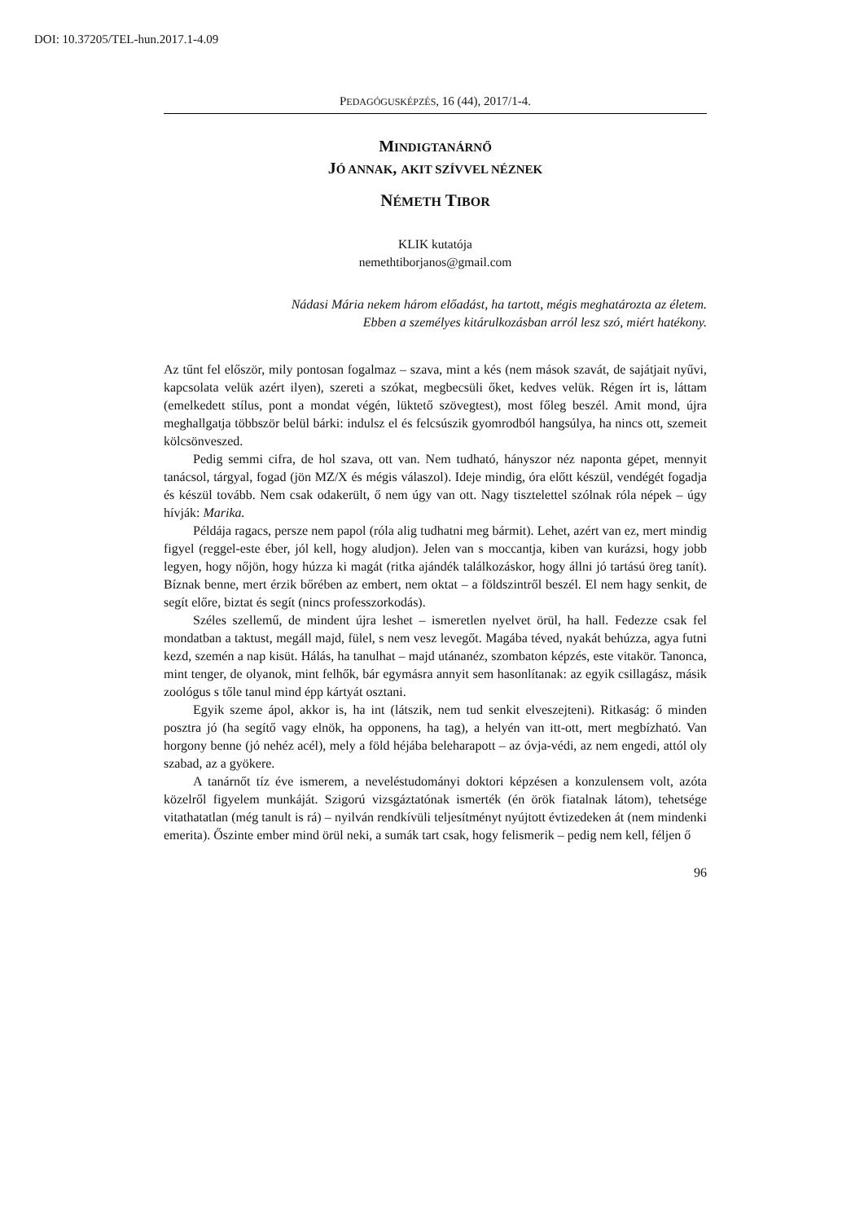DOI: 10.37205/TEL-hun.2017.1-4.09
PEDAGÓGUSKÉPZÉS, 16 (44), 2017/1-4.
MINDIGTANÁRNŐ
JÓ ANNAK, AKIT SZÍVVEL NÉZNEK
NÉMETH TIBOR
KLIK kutatója
nemethtiborjanos@gmail.com
Nádasi Mária nekem három előadást, ha tartott, mégis meghatározta az életem.
Ebben a személyes kitárulkozásban arról lesz szó, miért hatékony.
Az tűnt fel először, mily pontosan fogalmaz – szava, mint a kés (nem mások szavát, de sajátjait nyűvi, kapcsolata velük azért ilyen), szereti a szókat, megbecsüli őket, kedves velük. Régen írt is, láttam (emelkedett stílus, pont a mondat végén, lüktető szövegtest), most főleg beszél. Amit mond, újra meghallgatja többször belül bárki: indulsz el és felcsúszik gyomrodból hangsúlya, ha nincs ott, szemeit kölcsönveszed.
Pedig semmi cifra, de hol szava, ott van. Nem tudható, hányszor néz naponta gépet, mennyit tanácsol, tárgyal, fogad (jön MZ/X és mégis válaszol). Ideje mindig, óra előtt készül, vendégét fogadja és készül tovább. Nem csak odakerült, ő nem úgy van ott. Nagy tisztelettel szólnak róla népek – úgy hívják: Marika.
Példája ragacs, persze nem papol (róla alig tudhatni meg bármit). Lehet, azért van ez, mert mindig figyel (reggel-este éber, jól kell, hogy aludjon). Jelen van s moccantja, kiben van kurázsi, hogy jobb legyen, hogy nőjön, hogy húzza ki magát (ritka ajándék találkozáskor, hogy állni jó tartású öreg tanít). Bíznak benne, mert érzik bőrében az embert, nem oktat – a földszintről beszél. El nem hagy senkit, de segít előre, biztat és segít (nincs professzorkodás).
Széles szellemű, de mindent újra leshet – ismeretlen nyelvet örül, ha hall. Fedezze csak fel mondatban a taktust, megáll majd, fülel, s nem vesz levegőt. Magába téved, nyakát behúzza, agya futni kezd, szemén a nap kisüt. Hálás, ha tanulhat – majd utánanéz, szombaton képzés, este vitakör. Tanonca, mint tenger, de olyanok, mint felhők, bár egymásra annyit sem hasonlítanak: az egyik csillagász, másik zoológus s tőle tanul mind épp kártyát osztani.
Egyik szeme ápol, akkor is, ha int (látszik, nem tud senkit elveszejteni). Ritkaság: ő minden posztra jó (ha segítő vagy elnök, ha opponens, ha tag), a helyén van itt-ott, mert megbízható. Van horgony benne (jó nehéz acél), mely a föld héjába beleharapott – az óvja-védi, az nem engedi, attól oly szabad, az a gyökere.
A tanárnőt tíz éve ismerem, a neveléstudományi doktori képzésen a konzulensem volt, azóta közelről figyelem munkáját. Szigorú vizsgáztatónak ismerték (én örök fiatalnak látom), tehetsége vitathatatlan (még tanult is rá) – nyilván rendkívüli teljesítményt nyújtott évtizedeken át (nem mindenki emerita). Őszinte ember mind örül neki, a sumák tart csak, hogy felismerik – pedig nem kell, féljen ő
96